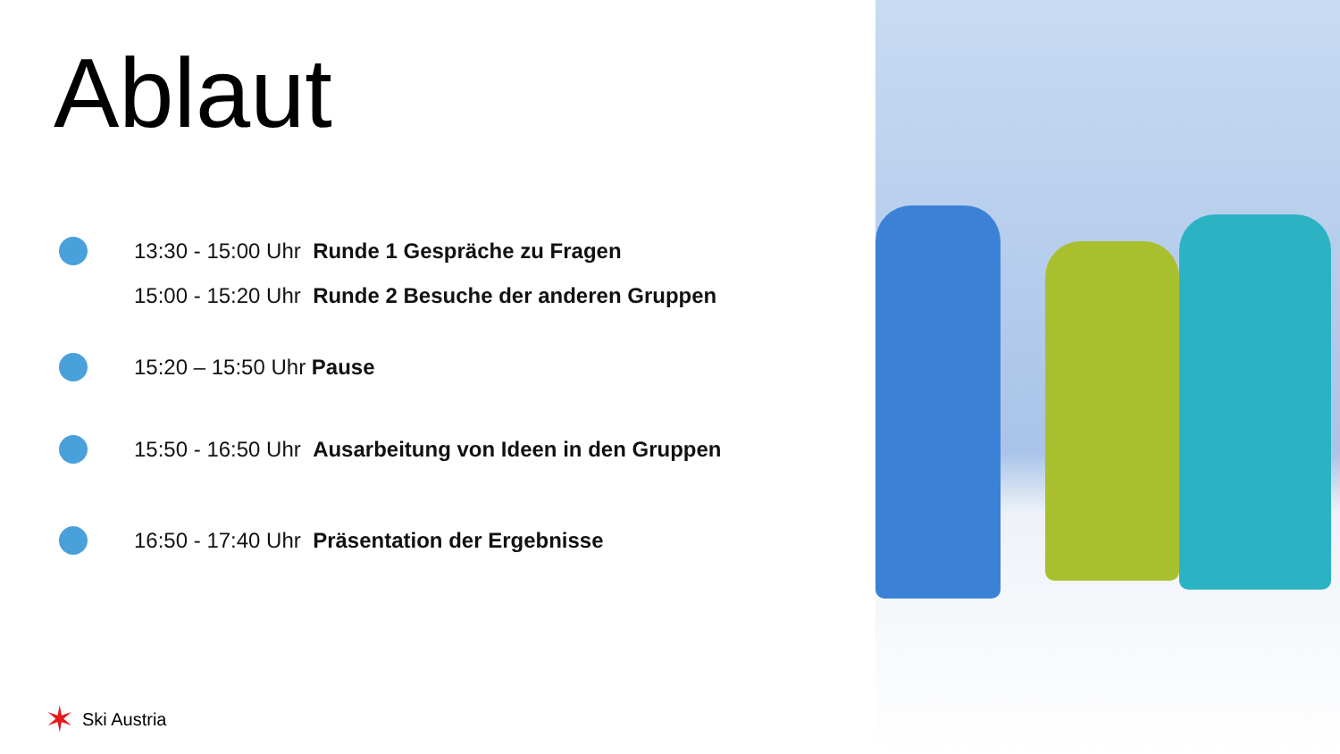Ablaut
13:30 - 15:00 Uhr Runde 1 Gespräche zu Fragen
15:00 - 15:20 Uhr Runde 2 Besuche der anderen Gruppen
15:20 – 15:50 Uhr Pause
15:50 - 16:50 Uhr Ausarbeitung von Ideen in den Gruppen
16:50 - 17:40 Uhr Präsentation der Ergebnisse
✶ Ski Austria